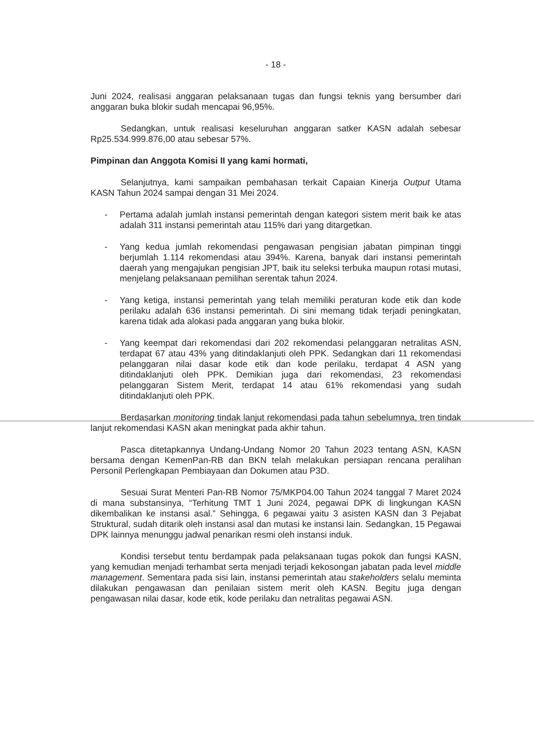- 18 -
Juni 2024, realisasi anggaran pelaksanaan tugas dan fungsi teknis yang bersumber dari anggaran buka blokir sudah mencapai 96,95%.
Sedangkan, untuk realisasi keseluruhan anggaran satker KASN adalah sebesar Rp25.534.999.876,00 atau sebesar 57%.
Pimpinan dan Anggota Komisi II yang kami hormati,
Selanjutnya, kami sampaikan pembahasan terkait Capaian Kinerja Output Utama KASN Tahun 2024 sampai dengan 31 Mei 2024.
- Pertama adalah jumlah instansi pemerintah dengan kategori sistem merit baik ke atas adalah 311 instansi pemerintah atau 115% dari yang ditargetkan.
- Yang kedua jumlah rekomendasi pengawasan pengisian jabatan pimpinan tinggi berjumlah 1.114 rekomendasi atau 394%. Karena, banyak dari instansi pemerintah daerah yang mengajukan pengisian JPT, baik itu seleksi terbuka maupun rotasi mutasi, menjelang pelaksanaan pemilihan serentak tahun 2024.
- Yang ketiga, instansi pemerintah yang telah memiliki peraturan kode etik dan kode perilaku adalah 636 instansi pemerintah. Di sini memang tidak terjadi peningkatan, karena tidak ada alokasi pada anggaran yang buka blokir.
- Yang keempat dari rekomendasi dari 202 rekomendasi pelanggaran netralitas ASN, terdapat 67 atau 43% yang ditindaklanjuti oleh PPK. Sedangkan dari 11 rekomendasi pelanggaran nilai dasar kode etik dan kode perilaku, terdapat 4 ASN yang ditindaklanjuti oleh PPK. Demikian juga dari rekomendasi, 23 rekomendasi pelanggaran Sistem Merit, terdapat 14 atau 61% rekomendasi yang sudah ditindaklanjuti oleh PPK.
Berdasarkan monitoring tindak lanjut rekomendasi pada tahun sebelumnya, tren tindak lanjut rekomendasi KASN akan meningkat pada akhir tahun.
Pasca ditetapkannya Undang-Undang Nomor 20 Tahun 2023 tentang ASN, KASN bersama dengan KemenPan-RB dan BKN telah melakukan persiapan rencana peralihan Personil Perlengkapan Pembiayaan dan Dokumen atau P3D.
Sesuai Surat Menteri Pan-RB Nomor 75/MKP04.00 Tahun 2024 tanggal 7 Maret 2024 di mana substansinya, “Terhitung TMT 1 Juni 2024, pegawai DPK di lingkungan KASN dikembalikan ke instansi asal.” Sehingga, 6 pegawai yaitu 3 asisten KASN dan 3 Pejabat Struktural, sudah ditarik oleh instansi asal dan mutasi ke instansi lain. Sedangkan, 15 Pegawai DPK lainnya menunggu jadwal penarikan resmi oleh instansi induk.
Kondisi tersebut tentu berdampak pada pelaksanaan tugas pokok dan fungsi KASN, yang kemudian menjadi terhambat serta menjadi terjadi kekosongan jabatan pada level middle management. Sementara pada sisi lain, instansi pemerintah atau stakeholders selalu meminta dilakukan pengawasan dan penilaian sistem merit oleh KASN. Begitu juga dengan pengawasan nilai dasar, kode etik, kode perilaku dan netralitas pegawai ASN.